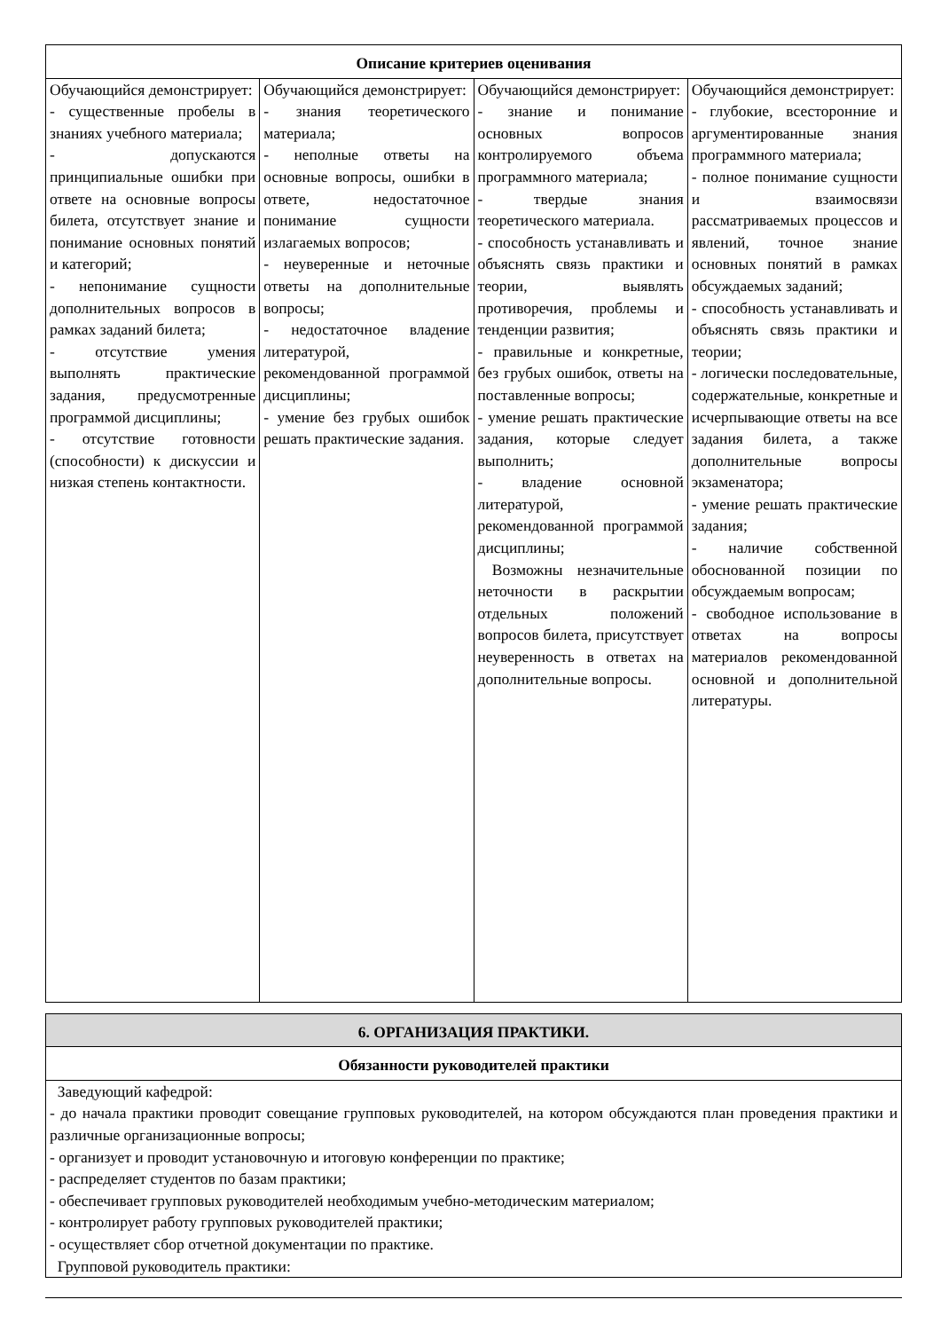| Описание критериев оценивания | | | |
| --- | --- | --- | --- |
| Обучающийся демонстрирует: - существенные пробелы в знаниях учебного материала; - допускаются принципиальные ошибки при ответе на основные вопросы билета, отсутствует знание и понимание основных понятий и категорий; - непонимание сущности дополнительных вопросов в рамках заданий билета; - отсутствие умения выполнять практические задания, предусмотренные программой дисциплины; - отсутствие готовности (способности) к дискуссии и низкая степень контактности. | Обучающийся демонстрирует: - знания теоретического материала; - неполные ответы на основные вопросы, ошибки в ответе, недостаточное понимание сущности излагаемых вопросов; - неуверенные и неточные ответы на дополнительные вопросы; - недостаточное владение литературой, рекомендованной программой дисциплины; - умение без грубых ошибок решать практические задания. | Обучающийся демонстрирует: - знание и понимание основных вопросов контролируемого объема программного материала; - твердые знания теоретического материала. - способность устанавливать и объяснять связь практики и теории, выявлять противоречия, проблемы и тенденции развития; - правильные и конкретные, без грубых ошибок, ответы на поставленные вопросы; - умение решать практические задания, которые следует выполнить; - владение основной литературой, рекомендованной программой дисциплины; Возможны незначительные неточности в раскрытии отдельных положений вопросов билета, присутствует неуверенность в ответах на дополнительные вопросы. | Обучающийся демонстрирует: - глубокие, всесторонние и аргументированные знания программного материала; - полное понимание сущности и взаимосвязи рассматриваемых процессов и явлений, точное знание основных понятий в рамках обсуждаемых заданий; - способность устанавливать и объяснять связь практики и теории; - логически последовательные, содержательные, конкретные и исчерпывающие ответы на все задания билета, а также дополнительные вопросы экзаменатора; - умение решать практические задания; - наличие собственной обоснованной позиции по обсуждаемым вопросам; - свободное использование в ответах на вопросы материалов рекомендованной основной и дополнительной литературы. |
| 6. ОРГАНИЗАЦИЯ ПРАКТИКИ. |
| --- |
| Обязанности руководителей практики |
| Заведующий кафедрой: - до начала практики проводит совещание групповых руководителей, на котором обсуждаются план проведения практики и различные организационные вопросы; - организует и проводит установочную и итоговую конференции по практике; - распределяет студентов по базам практики; - обеспечивает групповых руководителей необходимым учебно-методическим материалом; - контролирует работу групповых руководителей практики; - осуществляет сбор отчетной документации по практике. Групповой руководитель практики: |